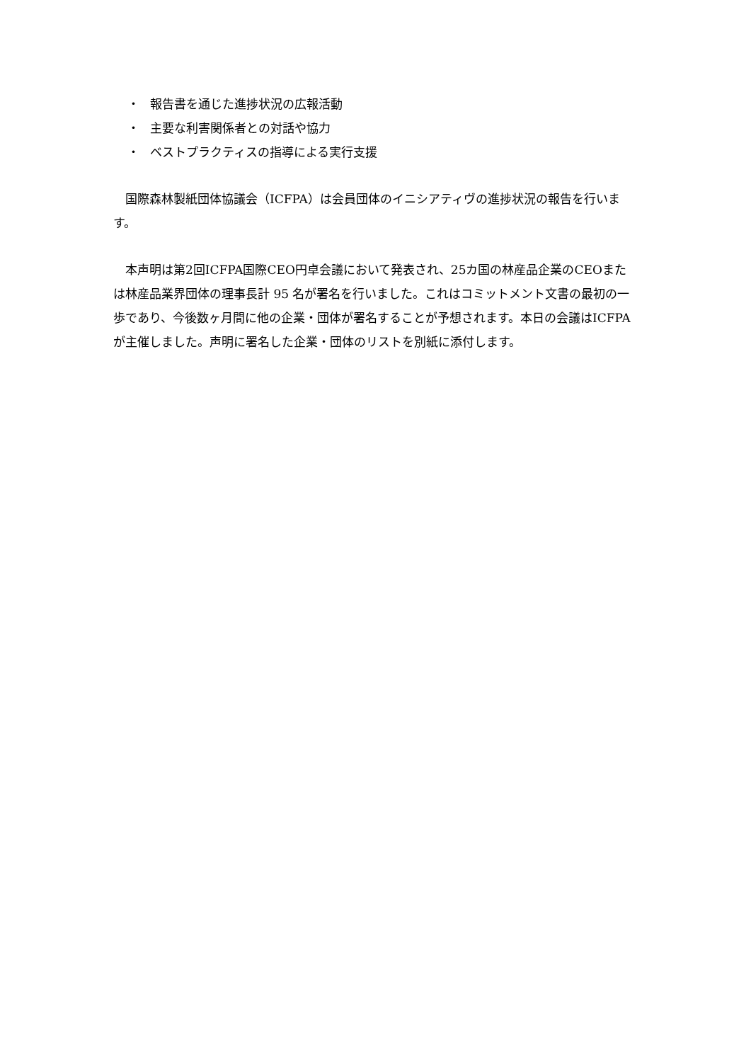・ 報告書を通じた進捗状況の広報活動
・ 主要な利害関係者との対話や協力
・ ベストプラクティスの指導による実行支援
国際森林製紙団体協議会（ICFPA）は会員団体のイニシアティヴの進捗状況の報告を行います。
本声明は第2回ICFPA国際CEO円卓会議において発表され、25カ国の林産品企業のCEOまたは林産品業界団体の理事長計 95 名が署名を行いました。これはコミットメント文書の最初の一歩であり、今後数ヶ月間に他の企業・団体が署名することが予想されます。本日の会議はICFPAが主催しました。声明に署名した企業・団体のリストを別紙に添付します。